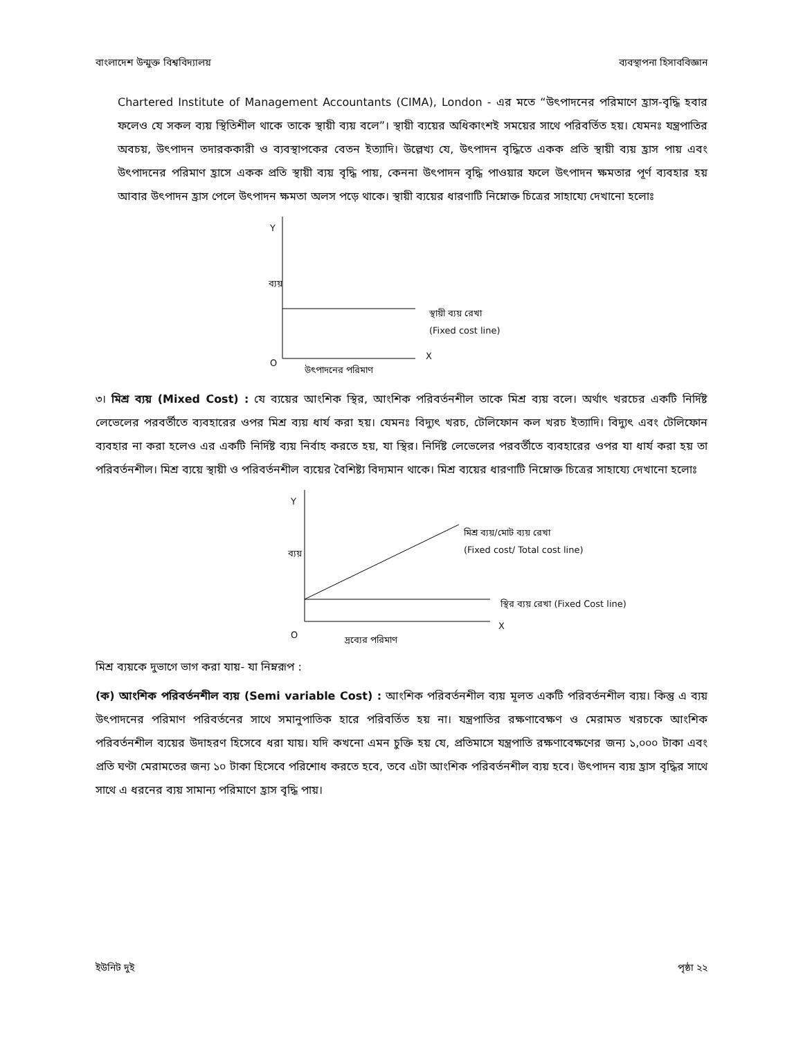বাংলাদেশ উন্মুক্ত বিশ্ববিদ্যালয় ব্যবস্থাপনা হিসাববিজ্ঞান
Chartered Institute of Management Accountants (CIMA), London - এর মতে “উৎপাদনের পরিমাণে হ্রাস-বৃদ্ধি হবার ফলেও যে সকল ব্যয় স্থিতিশীল থাকে তাকে স্থায়ী ব্যয় বলে”। স্থায়ী ব্যয়ের অধিকাংশই সময়ের সাথে পরিবর্তিত হয়। যেমনঃ যন্ত্রপাতির অবচয়, উৎপাদন তদারককারী ও ব্যবস্থাপকের বেতন ইত্যাদি। উল্লেখ্য যে, উৎপাদন বৃদ্ধিতে একক প্রতি স্থায়ী ব্যয় হ্রাস পায় এবং উৎপাদনের পরিমাণ হ্রাসে একক প্রতি স্থায়ী ব্যয় বৃদ্ধি পায়, কেননা উৎপাদন বৃদ্ধি পাওয়ার ফলে উৎপাদন ক্ষমতার পূর্ণ ব্যবহার হয় আবার উৎপাদন হ্রাস পেলে উৎপাদন ক্ষমতা অলস পড়ে থাকে। স্থায়ী ব্যয়ের ধারণাটি নিম্নোক্ত চিত্রের সাহায্যে দেখানো হলোঃ
Y
ব্যয়
স্থায়ী ব্যয় রেখা
(Fixed cost line)
O
X
উৎপাদনের পরিমাণ
৩। মিশ্র ব্যয় (Mixed Cost) : যে ব্যয়ের আংশিক স্থির, আংশিক পরিবর্তনশীল তাকে মিশ্র ব্যয় বলে। অর্থাৎ খরচের একটি নির্দিষ্ট লেভেলের পরবর্তীতে ব্যবহারের ওপর মিশ্র ব্যয় ধার্য করা হয়। যেমনঃ বিদ্যুৎ খরচ, টেলিফোন কল খরচ ইত্যাদি। বিদ্যুৎ এবং টেলিফোন ব্যবহার না করা হলেও এর একটি নির্দিষ্ট ব্যয় নির্বাহ করতে হয়, যা স্থির। নির্দিষ্ট লেভেলের পরবর্তীতে ব্যবহারের ওপর যা ধার্য করা হয় তা পরিবর্তনশীল। মিশ্র ব্যয়ে স্থায়ী ও পরিবর্তনশীল ব্যয়ের বৈশিষ্ট্য বিদ্যমান থাকে। মিশ্র ব্যয়ের ধারণাটি নিম্নোক্ত চিত্রের সাহায্যে দেখানো হলোঃ
Y
ব্যয়
মিশ্র ব্যয়/মোট ব্যয় রেখা
(Fixed cost/ Total cost line)
স্থির ব্যয় রেখা (Fixed Cost line)
O
X
দ্রব্যের পরিমাণ
মিশ্র ব্যয়কে দুভাগে ভাগ করা যায়- যা নিম্নরূপ :
(ক) আংশিক পরিবর্তনশীল ব্যয় (Semi variable Cost) : আংশিক পরিবর্তনশীল ব্যয় মূলত একটি পরিবর্তনশীল ব্যয়। কিন্তু এ ব্যয় উৎপাদনের পরিমাণ পরিবর্তনের সাথে সমানুপাতিক হারে পরিবর্তিত হয় না। যন্ত্রপাতির রক্ষণাবেক্ষণ ও মেরামত খরচকে আংশিক পরিবর্তনশীল ব্যয়ের উদাহরণ হিসেবে ধরা যায়। যদি কখনো এমন চুক্তি হয় যে, প্রতিমাসে যন্ত্রপাতি রক্ষণাবেক্ষণের জন্য ১,০০০ টাকা এবং প্রতি ঘণ্টা মেরামতের জন্য ১০ টাকা হিসেবে পরিশোধ করতে হবে, তবে এটা আংশিক পরিবর্তনশীল ব্যয় হবে। উৎপাদন ব্যয় হ্রাস বৃদ্ধির সাথে সাথে এ ধরনের ব্যয় সামান্য পরিমাণে হ্রাস বৃদ্ধি পায়।
ইউনিট দুই পৃষ্ঠা ২২